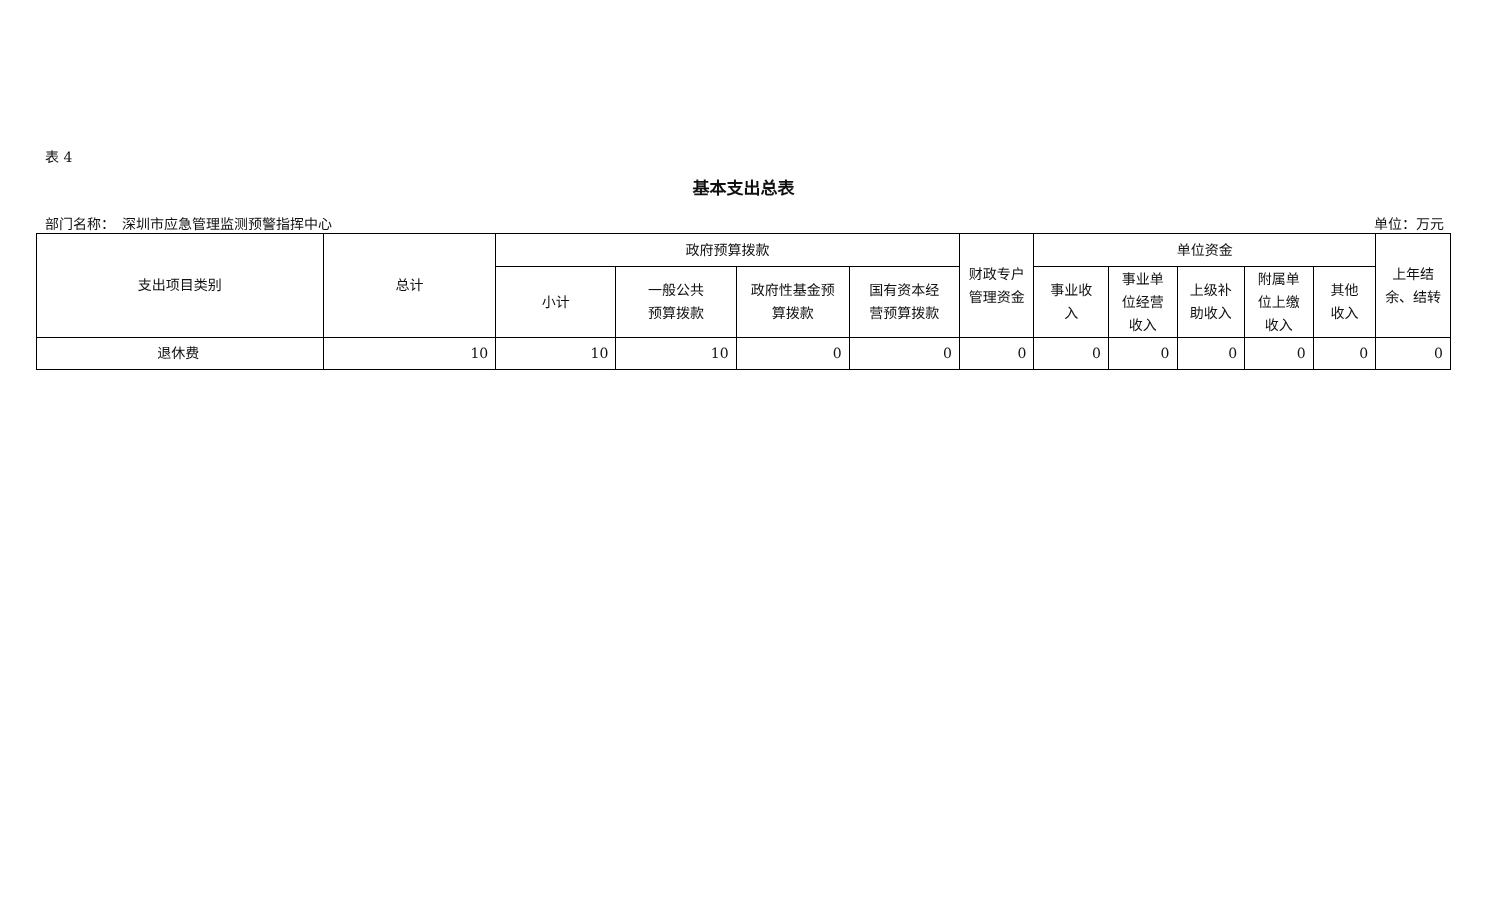表 4
基本支出总表
部门名称：　深圳市应急管理监测预警指挥中心 单位：万元
| 支出项目类别 | 总计 | 政府预算拨款 | | | | 财政专户管理资金 | 单位资金 | | | | | 上年结余、结转 |
| --- | --- | --- | --- | --- | --- | --- | --- | --- | --- | --- | --- | --- |
| | | 小计 | 一般公共 预算拨款 | 政府性基金预 算拨款 | 国有资本经 营预算拨款 | | 事业收 入 | 事业单 位经营 收入 | 上级补 助收入 | 附属单 位上缴 收入 | 其他 收入 | |
| 退休费 | 10 | 10 | 10 | 0 | 0 | 0 | 0 | 0 | 0 | 0 | 0 | 0 |